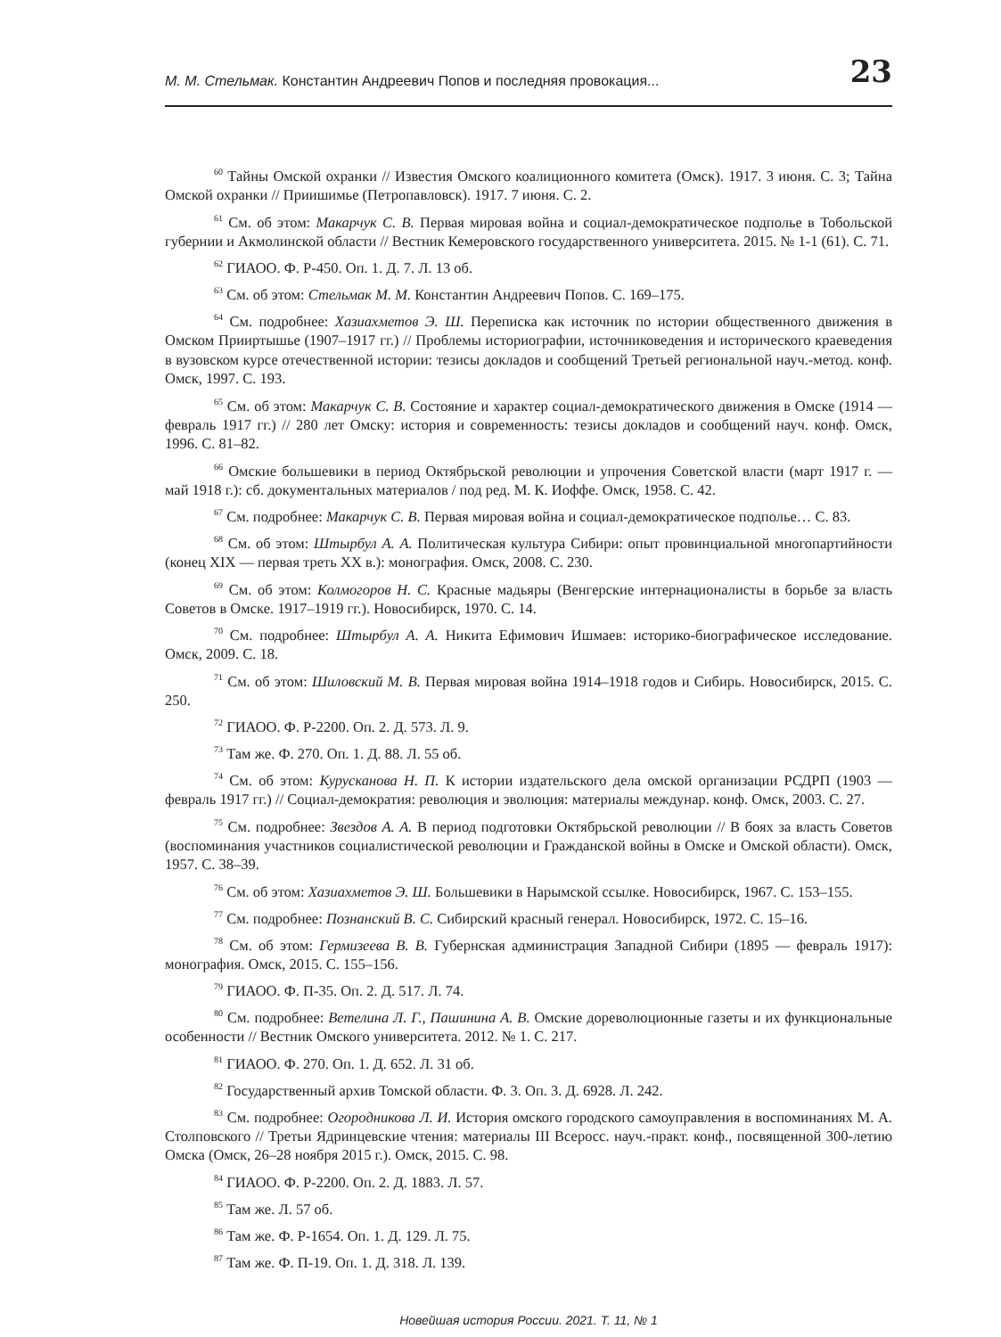М. М. Стельмак. Константин Андреевич Попов и последняя провокация... 23
<sup>60</sup> Тайны Омской охранки // Известия Омского коалиционного комитета (Омск). 1917. 3 июня. С. 3; Тайна Омской охранки // Приишимье (Петропавловск). 1917. 7 июня. С. 2.
<sup>61</sup> См. об этом: Макарчук С. В. Первая мировая война и социал-демократическое подполье в Тобольской губернии и Акмолинской области // Вестник Кемеровского государственного университета. 2015. № 1-1 (61). С. 71.
<sup>62</sup> ГИАОО. Ф. Р-450. Оп. 1. Д. 7. Л. 13 об.
<sup>63</sup> См. об этом: Стельмак М. М. Константин Андреевич Попов. С. 169–175.
<sup>64</sup> См. подробнее: Хазиахметов Э. Ш. Переписка как источник по истории общественного движения в Омском Прииртышье (1907–1917 гг.) // Проблемы историографии, источниковедения и исторического краеведения в вузовском курсе отечественной истории: тезисы докладов и сообщений Третьей региональной науч.-метод. конф. Омск, 1997. С. 193.
<sup>65</sup> См. об этом: Макарчук С. В. Состояние и характер социал-демократического движения в Омске (1914 — февраль 1917 гг.) // 280 лет Омску: история и современность: тезисы докладов и сообщений науч. конф. Омск, 1996. С. 81–82.
<sup>66</sup> Омские большевики в период Октябрьской революции и упрочения Советской власти (март 1917 г. — май 1918 г.): сб. документальных материалов / под ред. М. К. Иоффе. Омск, 1958. С. 42.
<sup>67</sup> См. подробнее: Макарчук С. В. Первая мировая война и социал-демократическое подполье… С. 83.
<sup>68</sup> См. об этом: Штырбул А. А. Политическая культура Сибири: опыт провинциальной многопартийности (конец XIX — первая треть XX в.): монография. Омск, 2008. С. 230.
<sup>69</sup> См. об этом: Колмогоров Н. С. Красные мадьяры (Венгерские интернационалисты в борьбе за власть Советов в Омске. 1917–1919 гг.). Новосибирск, 1970. С. 14.
<sup>70</sup> См. подробнее: Штырбул А. А. Никита Ефимович Ишмаев: историко-биографическое исследование. Омск, 2009. С. 18.
<sup>71</sup> См. об этом: Шиловский М. В. Первая мировая война 1914–1918 годов и Сибирь. Новосибирск, 2015. С. 250.
<sup>72</sup> ГИАОО. Ф. Р-2200. Оп. 2. Д. 573. Л. 9.
<sup>73</sup> Там же. Ф. 270. Оп. 1. Д. 88. Л. 55 об.
<sup>74</sup> См. об этом: Курусканова Н. П. К истории издательского дела омской организации РСДРП (1903 — февраль 1917 гг.) // Социал-демократия: революция и эволюция: материалы междунар. конф. Омск, 2003. С. 27.
<sup>75</sup> См. подробнее: Звездов А. А. В период подготовки Октябрьской революции // В боях за власть Советов (воспоминания участников социалистической революции и Гражданской войны в Омске и Омской области). Омск, 1957. С. 38–39.
<sup>76</sup> См. об этом: Хазиахметов Э. Ш. Большевики в Нарымской ссылке. Новосибирск, 1967. С. 153–155.
<sup>77</sup> См. подробнее: Познанский В. С. Сибирский красный генерал. Новосибирск, 1972. С. 15–16.
<sup>78</sup> См. об этом: Гермизеева В. В. Губернская администрация Западной Сибири (1895 — февраль 1917): монография. Омск, 2015. С. 155–156.
<sup>79</sup> ГИАОО. Ф. П-35. Оп. 2. Д. 517. Л. 74.
<sup>80</sup> См. подробнее: Ветелина Л. Г., Пашинина А. В. Омские дореволюционные газеты и их функциональные особенности // Вестник Омского университета. 2012. № 1. С. 217.
<sup>81</sup> ГИАОО. Ф. 270. Оп. 1. Д. 652. Л. 31 об.
<sup>82</sup> Государственный архив Томской области. Ф. 3. Оп. 3. Д. 6928. Л. 242.
<sup>83</sup> См. подробнее: Огородникова Л. И. История омского городского самоуправления в воспоминаниях М. А. Столповского // Третьи Ядринцевские чтения: материалы III Всеросс. науч.-практ. конф., посвященной 300-летию Омска (Омск, 26–28 ноября 2015 г.). Омск, 2015. С. 98.
<sup>84</sup> ГИАОО. Ф. Р-2200. Оп. 2. Д. 1883. Л. 57.
<sup>85</sup> Там же. Л. 57 об.
<sup>86</sup> Там же. Ф. Р-1654. Оп. 1. Д. 129. Л. 75.
<sup>87</sup> Там же. Ф. П-19. Оп. 1. Д. 318. Л. 139.
Новейшая история России. 2021. Т. 11, № 1